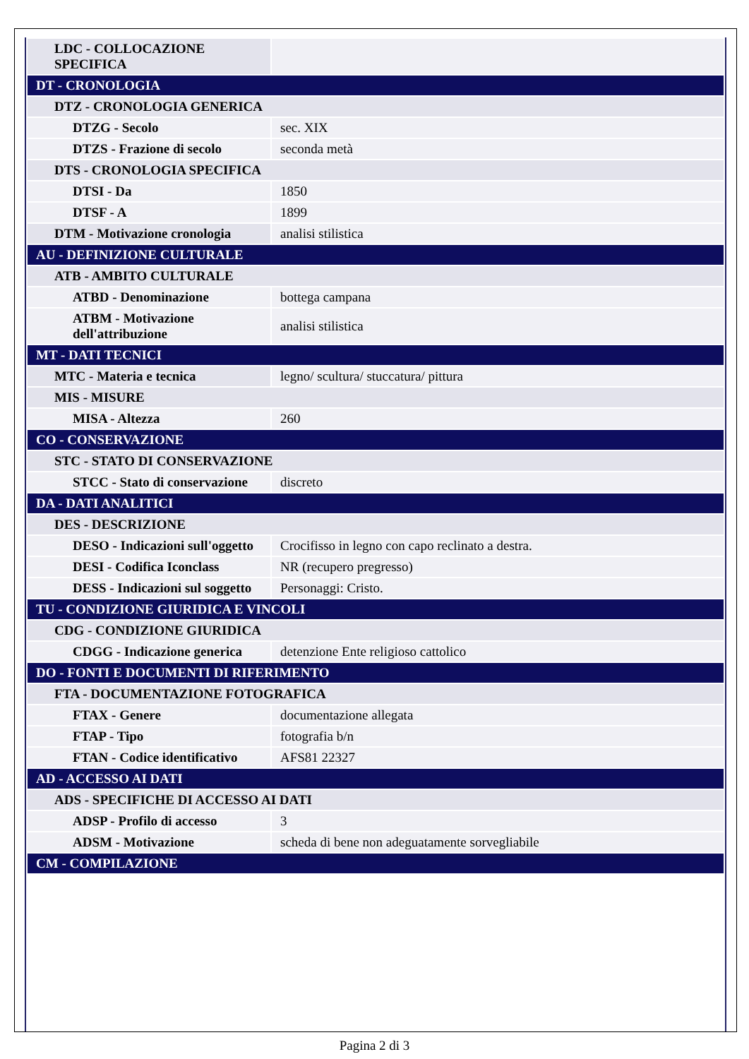| LDC - COLLOCAZIONE SPECIFICA | |
| DT - CRONOLOGIA | |
| DTZ - CRONOLOGIA GENERICA | |
| DTZG - Secolo | sec. XIX |
| DTZS - Frazione di secolo | seconda metà |
| DTS - CRONOLOGIA SPECIFICA | |
| DTSI - Da | 1850 |
| DTSF - A | 1899 |
| DTM - Motivazione cronologia | analisi stilistica |
| AU - DEFINIZIONE CULTURALE | |
| ATB - AMBITO CULTURALE | |
| ATBD - Denominazione | bottega campana |
| ATBM - Motivazione dell'attribuzione | analisi stilistica |
| MT - DATI TECNICI | |
| MTC - Materia e tecnica | legno/ scultura/ stuccatura/ pittura |
| MIS - MISURE | |
| MISA - Altezza | 260 |
| CO - CONSERVAZIONE | |
| STC - STATO DI CONSERVAZIONE | |
| STCC - Stato di conservazione | discreto |
| DA - DATI ANALITICI | |
| DES - DESCRIZIONE | |
| DESO - Indicazioni sull'oggetto | Crocifisso in legno con capo reclinato a destra. |
| DESI - Codifica Iconclass | NR (recupero pregresso) |
| DESS - Indicazioni sul soggetto | Personaggi: Cristo. |
| TU - CONDIZIONE GIURIDICA E VINCOLI | |
| CDG - CONDIZIONE GIURIDICA | |
| CDGG - Indicazione generica | detenzione Ente religioso cattolico |
| DO - FONTI E DOCUMENTI DI RIFERIMENTO | |
| FTA - DOCUMENTAZIONE FOTOGRAFICA | |
| FTAX - Genere | documentazione allegata |
| FTAP - Tipo | fotografia b/n |
| FTAN - Codice identificativo | AFS81 22327 |
| AD - ACCESSO AI DATI | |
| ADS - SPECIFICHE DI ACCESSO AI DATI | |
| ADSP - Profilo di accesso | 3 |
| ADSM - Motivazione | scheda di bene non adeguatamente sorvegliabile |
| CM - COMPILAZIONE | |
Pagina 2 di 3